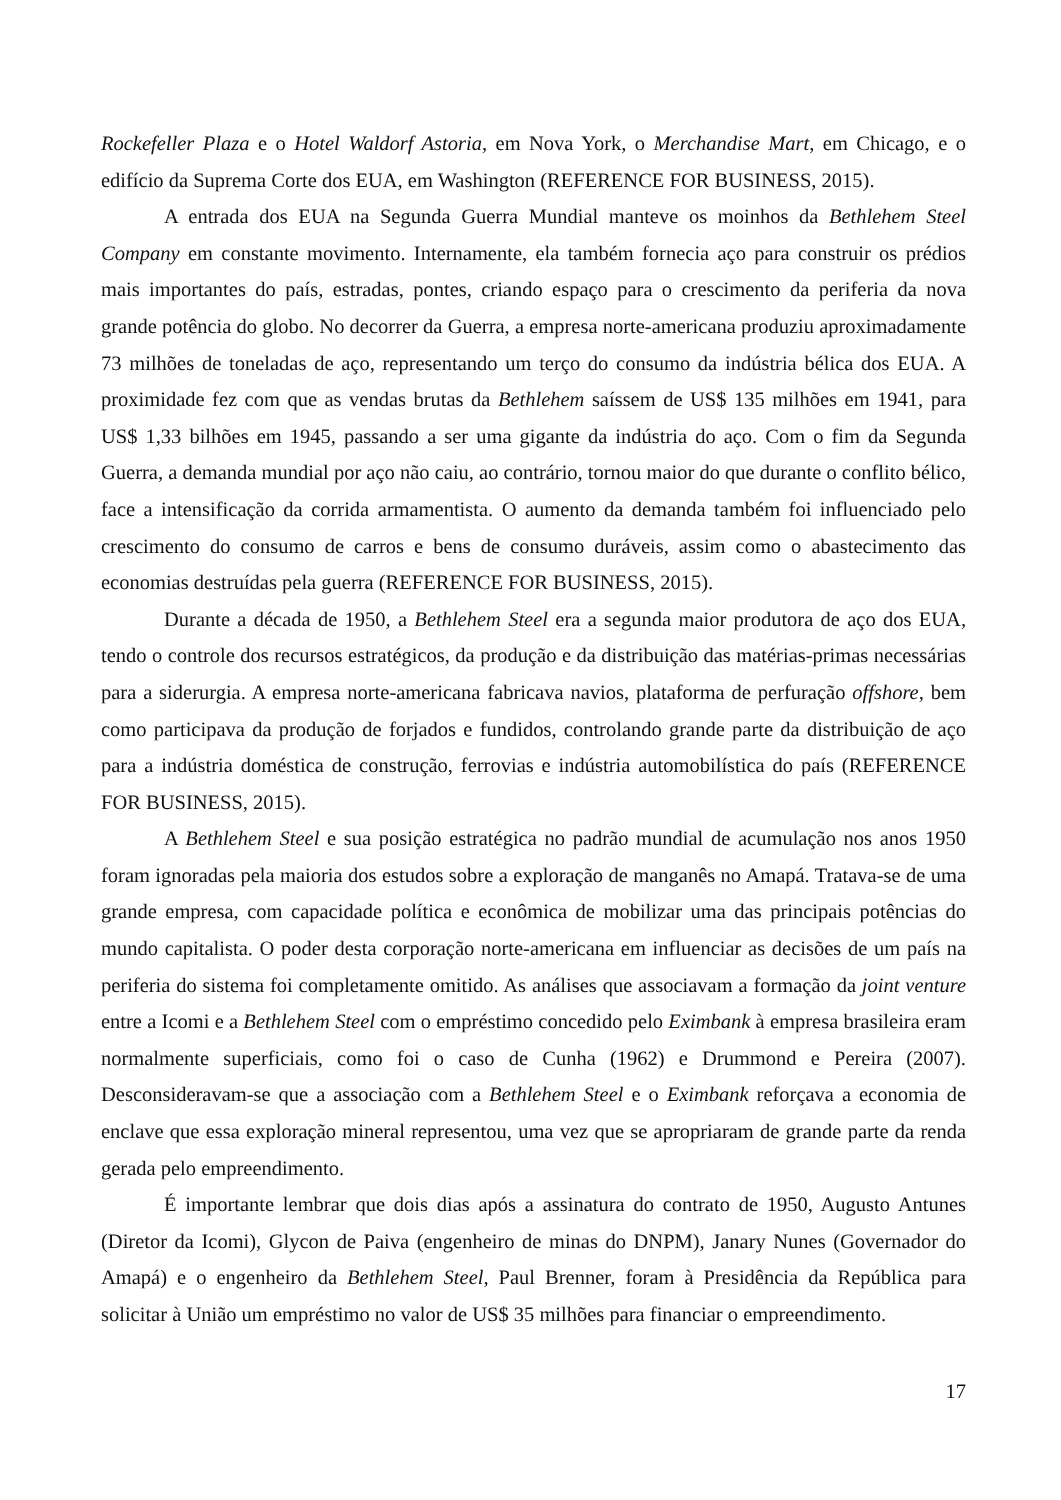Rockefeller Plaza e o Hotel Waldorf Astoria, em Nova York, o Merchandise Mart, em Chicago, e o edifício da Suprema Corte dos EUA, em Washington (REFERENCE FOR BUSINESS, 2015).
A entrada dos EUA na Segunda Guerra Mundial manteve os moinhos da Bethlehem Steel Company em constante movimento. Internamente, ela também fornecia aço para construir os prédios mais importantes do país, estradas, pontes, criando espaço para o crescimento da periferia da nova grande potência do globo. No decorrer da Guerra, a empresa norte-americana produziu aproximadamente 73 milhões de toneladas de aço, representando um terço do consumo da indústria bélica dos EUA. A proximidade fez com que as vendas brutas da Bethlehem saíssem de US$ 135 milhões em 1941, para US$ 1,33 bilhões em 1945, passando a ser uma gigante da indústria do aço. Com o fim da Segunda Guerra, a demanda mundial por aço não caiu, ao contrário, tornou maior do que durante o conflito bélico, face a intensificação da corrida armamentista. O aumento da demanda também foi influenciado pelo crescimento do consumo de carros e bens de consumo duráveis, assim como o abastecimento das economias destruídas pela guerra (REFERENCE FOR BUSINESS, 2015).
Durante a década de 1950, a Bethlehem Steel era a segunda maior produtora de aço dos EUA, tendo o controle dos recursos estratégicos, da produção e da distribuição das matérias-primas necessárias para a siderurgia. A empresa norte-americana fabricava navios, plataforma de perfuração offshore, bem como participava da produção de forjados e fundidos, controlando grande parte da distribuição de aço para a indústria doméstica de construção, ferrovias e indústria automobilística do país (REFERENCE FOR BUSINESS, 2015).
A Bethlehem Steel e sua posição estratégica no padrão mundial de acumulação nos anos 1950 foram ignoradas pela maioria dos estudos sobre a exploração de manganês no Amapá. Tratava-se de uma grande empresa, com capacidade política e econômica de mobilizar uma das principais potências do mundo capitalista. O poder desta corporação norte-americana em influenciar as decisões de um país na periferia do sistema foi completamente omitido. As análises que associavam a formação da joint venture entre a Icomi e a Bethlehem Steel com o empréstimo concedido pelo Eximbank à empresa brasileira eram normalmente superficiais, como foi o caso de Cunha (1962) e Drummond e Pereira (2007). Desconsideravam-se que a associação com a Bethlehem Steel e o Eximbank reforçava a economia de enclave que essa exploração mineral representou, uma vez que se apropriaram de grande parte da renda gerada pelo empreendimento.
É importante lembrar que dois dias após a assinatura do contrato de 1950, Augusto Antunes (Diretor da Icomi), Glycon de Paiva (engenheiro de minas do DNPM), Janary Nunes (Governador do Amapá) e o engenheiro da Bethlehem Steel, Paul Brenner, foram à Presidência da República para solicitar à União um empréstimo no valor de US$ 35 milhões para financiar o empreendimento.
17